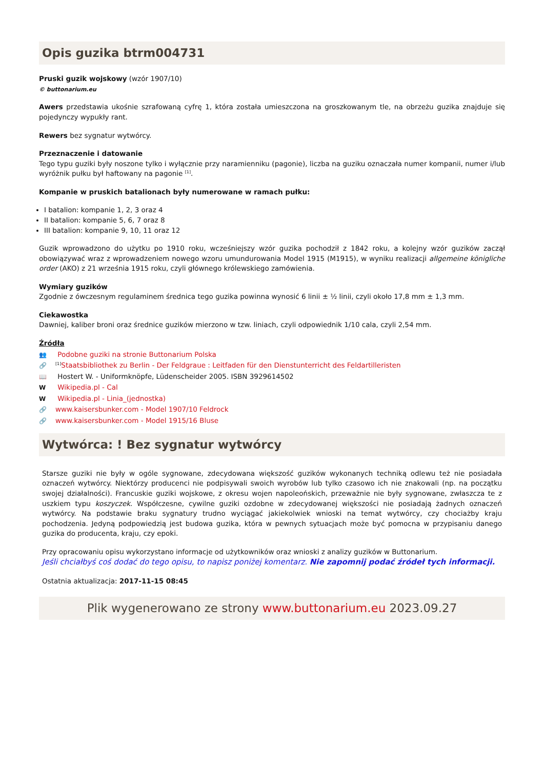Opis guzika btrm004731
Pruski guzik wojskowy (wzór 1907/10)
© buttonarium.eu
Awers przedstawia ukośnie szrafowaną cyfrę 1, która została umieszczona na groszkowanym tle, na obrzeżu guzika znajduje się pojedynczy wypukły rant.
Rewers bez sygnatur wytwórcy.
Przeznaczenie i datowanie
Tego typu guziki były noszone tylko i wyłącznie przy naramienniku (pagonie), liczba na guziku oznaczała numer kompanii, numer i/lub wyróżnik pułku był haftowany na pagonie <sup>[1]</sup>.
Kompanie w pruskich batalionach były numerowane w ramach pułku:
I batalion: kompanie 1, 2, 3 oraz 4
II batalion: kompanie 5, 6, 7 oraz 8
III batalion: kompanie 9, 10, 11 oraz 12
Guzik wprowadzono do użytku po 1910 roku, wcześniejszy wzór guzika pochodził z 1842 roku, a kolejny wzór guzików zaczął obowiązywać wraz z wprowadzeniem nowego wzoru umundurowania Model 1915 (M1915), w wyniku realizacji allgemeine königliche order (AKO) z 21 września 1915 roku, czyli głównego królewskiego zamówienia.
Wymiary guzików
Zgodnie z ówczesnym regulaminem średnica tego guzika powinna wynosić 6 linii ± ½ linii, czyli około 17,8 mm ± 1,3 mm.
Ciekawostka
Dawniej, kaliber broni oraz średnice guzików mierzono w tzw. liniach, czyli odpowiednik 1/10 cala, czyli 2,54 mm.
Źródła
👥 Podobne guziki na stronie Buttonarium Polska
🔗<sup>[1]</sup>Staatsbibliothek zu Berlin - Der Feldgraue : Leitfaden für den Dienstunterricht des Feldartilleristen
📖 Hostert W. - Uniformknöpfe, Lüdenscheider 2005. ISBN 3929614502
W Wikipedia.pl - Cal
W Wikipedia.pl - Linia_(jednostka)
🔗 www.kaisersbunker.com - Model 1907/10 Feldrock
🔗 www.kaisersbunker.com - Model 1915/16 Bluse
Wytwórca: ! Bez sygnatur wytwórcy
Starsze guziki nie były w ogóle sygnowane, zdecydowana większość guzików wykonanych techniką odlewu też nie posiadała oznaczeń wytwórcy. Niektórzy producenci nie podpisywali swoich wyrobów lub tylko czasowo ich nie znakowali (np. na początku swojej działalności). Francuskie guziki wojskowe, z okresu wojen napoleońskich, przeważnie nie były sygnowane, zwłaszcza te z uszkiem typu koszyczek. Współczesne, cywilne guziki ozdobne w zdecydowanej większości nie posiadają żadnych oznaczeń wytwórcy. Na podstawie braku sygnatury trudno wyciągać jakiekolwiek wnioski na temat wytwórcy, czy chociażby kraju pochodzenia. Jedyną podpowiedzią jest budowa guzika, która w pewnych sytuacjach może być pomocna w przypisaniu danego guzika do producenta, kraju, czy epoki.
Przy opracowaniu opisu wykorzystano informacje od użytkowników oraz wnioski z analizy guzików w Buttonarium.
Jeśli chciałbyś coś dodać do tego opisu, to napisz poniżej komentarz. Nie zapomnij podać źródeł tych informacji.
Ostatnia aktualizacja: 2017-11-15 08:45
Plik wygenerowano ze strony www.buttonarium.eu 2023.09.27